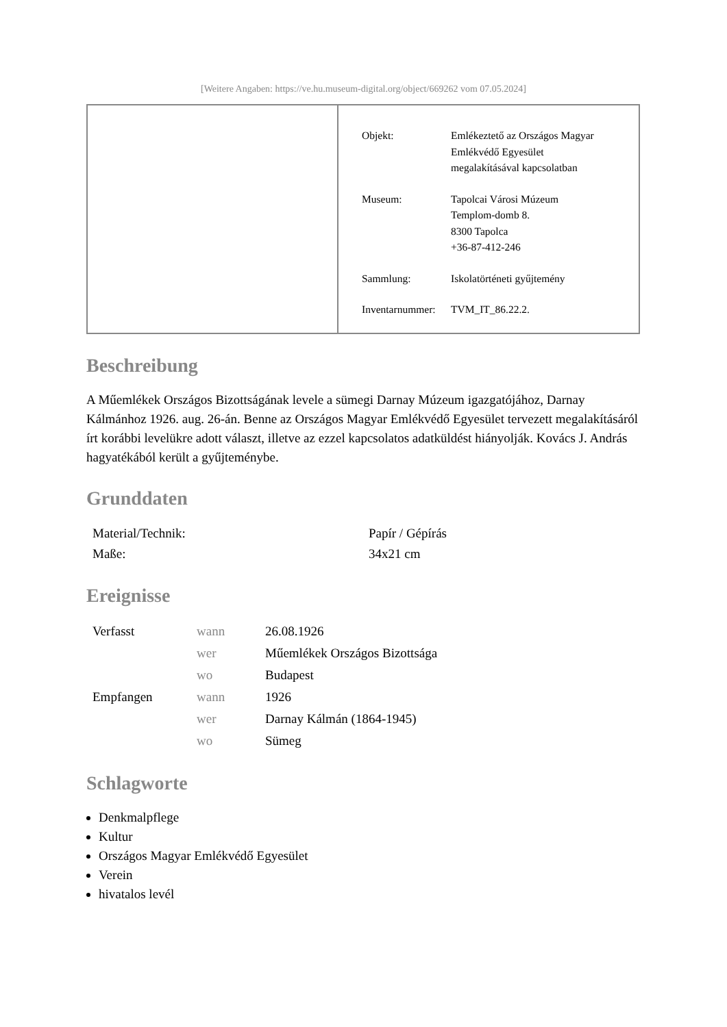[Weitere Angaben: https://ve.hu.museum-digital.org/object/669262 vom 07.05.2024]
| Objekt: | Emlékeztető az Országos Magyar Emlékvédő Egyesület megalakításával kapcsolatban |
| Museum: | Tapolcai Városi Múzeum Templom-domb 8. 8300 Tapolca +36-87-412-246 |
| Sammlung: | Iskolatörténeti gyűjtemény |
| Inventarnummer: | TVM_IT_86.22.2. |
Beschreibung
A Műemlékek Országos Bizottságának levele a sümegi Darnay Múzeum igazgatójához, Darnay Kálmánhoz 1926. aug. 26-án. Benne az Országos Magyar Emlékvédő Egyesület tervezett megalakításáról írt korábbi levelükre adott választ, illetve az ezzel kapcsolatos adatküldést hiányolják. Kovács J. András hagyatékából került a gyűjteménybe.
Grunddaten
| Material/Technik: | Papír / Gépírás |
| Maße: | 34x21 cm |
Ereignisse
| Verfasst | wann | 26.08.1926 |
| | wer | Műemlékek Országos Bizottsága |
| | wo | Budapest |
| Empfangen | wann | 1926 |
| | wer | Darnay Kálmán (1864-1945) |
| | wo | Sümeg |
Schlagworte
Denkmalpflege
Kultur
Országos Magyar Emlékvédő Egyesület
Verein
hivatalos levél